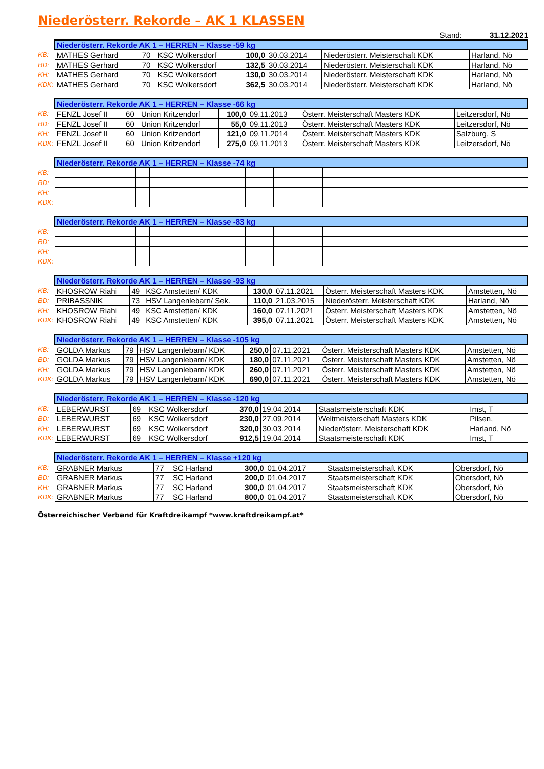Niederösterr. Rekorde – AK 1 KLASSEN
Stand: 31.12.2021
| | Niederösterr. Rekorde AK 1 – HERREN – Klasse -59 kg | | | | | | |
| KB: | MATHES Gerhard | 70 | KSC Wolkersdorf | 100,0 | 30.03.2014 | Niederösterr. Meisterschaft KDK | Harland, Nö |
| BD: | MATHES Gerhard | 70 | KSC Wolkersdorf | 132,5 | 30.03.2014 | Niederösterr. Meisterschaft KDK | Harland, Nö |
| KH: | MATHES Gerhard | 70 | KSC Wolkersdorf | 130,0 | 30.03.2014 | Niederösterr. Meisterschaft KDK | Harland, Nö |
| KDK: | MATHES Gerhard | 70 | KSC Wolkersdorf | 362,5 | 30.03.2014 | Niederösterr. Meisterschaft KDK | Harland, Nö |
| | Niederösterr. Rekorde AK 1 – HERREN – Klasse -66 kg | | | | | | |
| KB: | FENZL Josef II | 60 | Union Kritzendorf | 100,0 | 09.11.2013 | Österr. Meisterschaft Masters KDK | Leitzersdorf, Nö |
| BD: | FENZL Josef II | 60 | Union Kritzendorf | 55,0 | 09.11.2013 | Österr. Meisterschaft Masters KDK | Leitzersdorf, Nö |
| KH: | FENZL Josef II | 60 | Union Kritzendorf | 121,0 | 09.11.2014 | Österr. Meisterschaft Masters KDK | Salzburg, S |
| KDK: | FENZL Josef II | 60 | Union Kritzendorf | 275,0 | 09.11.2013 | Österr. Meisterschaft Masters KDK | Leitzersdorf, Nö |
| | Niederösterr. Rekorde AK 1 – HERREN – Klasse -74 kg | | | | | | |
| KB: | | | | | | | |
| BD: | | | | | | | |
| KH: | | | | | | | |
| KDK: | | | | | | | |
| | Niederösterr. Rekorde AK 1 – HERREN – Klasse -83 kg | | | | | | |
| KB: | | | | | | | |
| BD: | | | | | | | |
| KH: | | | | | | | |
| KDK: | | | | | | | |
| | Niederösterr. Rekorde AK 1 – HERREN – Klasse -93 kg | | | | | | |
| KB: | KHOSROW Riahi | 49 | KSC Amstetten/ KDK | 130,0 | 07.11.2021 | Österr. Meisterschaft Masters KDK | Amstetten, Nö |
| BD: | PRIBASSNIK | 73 | HSV Langenlebarn/ Sek. | 110,0 | 21.03.2015 | Niederösterr. Meisterschaft KDK | Harland, Nö |
| KH: | KHOSROW Riahi | 49 | KSC Amstetten/ KDK | 160,0 | 07.11.2021 | Österr. Meisterschaft Masters KDK | Amstetten, Nö |
| KDK: | KHOSROW Riahi | 49 | KSC Amstetten/ KDK | 395,0 | 07.11.2021 | Österr. Meisterschaft Masters KDK | Amstetten, Nö |
| | Niederösterr. Rekorde AK 1 – HERREN – Klasse -105 kg | | | | | | |
| KB: | GOLDA Markus | 79 | HSV Langenlebarn/ KDK | 250,0 | 07.11.2021 | Österr. Meisterschaft Masters KDK | Amstetten, Nö |
| BD: | GOLDA Markus | 79 | HSV Langenlebarn/ KDK | 180,0 | 07.11.2021 | Österr. Meisterschaft Masters KDK | Amstetten, Nö |
| KH: | GOLDA Markus | 79 | HSV Langenlebarn/ KDK | 260,0 | 07.11.2021 | Österr. Meisterschaft Masters KDK | Amstetten, Nö |
| KDK: | GOLDA Markus | 79 | HSV Langenlebarn/ KDK | 690,0 | 07.11.2021 | Österr. Meisterschaft Masters KDK | Amstetten, Nö |
| | Niederösterr. Rekorde AK 1 – HERREN – Klasse -120 kg | | | | | | |
| KB: | LEBERWURST | 69 | KSC Wolkersdorf | 370,0 | 19.04.2014 | Staatsmeisterschaft KDK | Imst, T |
| BD: | LEBERWURST | 69 | KSC Wolkersdorf | 230,0 | 27.09.2014 | Weltmeisterschaft Masters KDK | Pilsen, |
| KH: | LEBERWURST | 69 | KSC Wolkersdorf | 320,0 | 30.03.2014 | Niederösterr. Meisterschaft KDK | Harland, Nö |
| KDK: | LEBERWURST | 69 | KSC Wolkersdorf | 912,5 | 19.04.2014 | Staatsmeisterschaft KDK | Imst, T |
| | Niederösterr. Rekorde AK 1 – HERREN – Klasse +120 kg | | | | | | |
| KB: | GRABNER Markus | 77 | SC Harland | 300,0 | 01.04.2017 | Staatsmeisterschaft KDK | Obersdorf, Nö |
| BD: | GRABNER Markus | 77 | SC Harland | 200,0 | 01.04.2017 | Staatsmeisterschaft KDK | Obersdorf, Nö |
| KH: | GRABNER Markus | 77 | SC Harland | 300,0 | 01.04.2017 | Staatsmeisterschaft KDK | Obersdorf, Nö |
| KDK: | GRABNER Markus | 77 | SC Harland | 800,0 | 01.04.2017 | Staatsmeisterschaft KDK | Obersdorf, Nö |
Österreichischer Verband für Kraftdreikampf *www.kraftdreikampf.at*